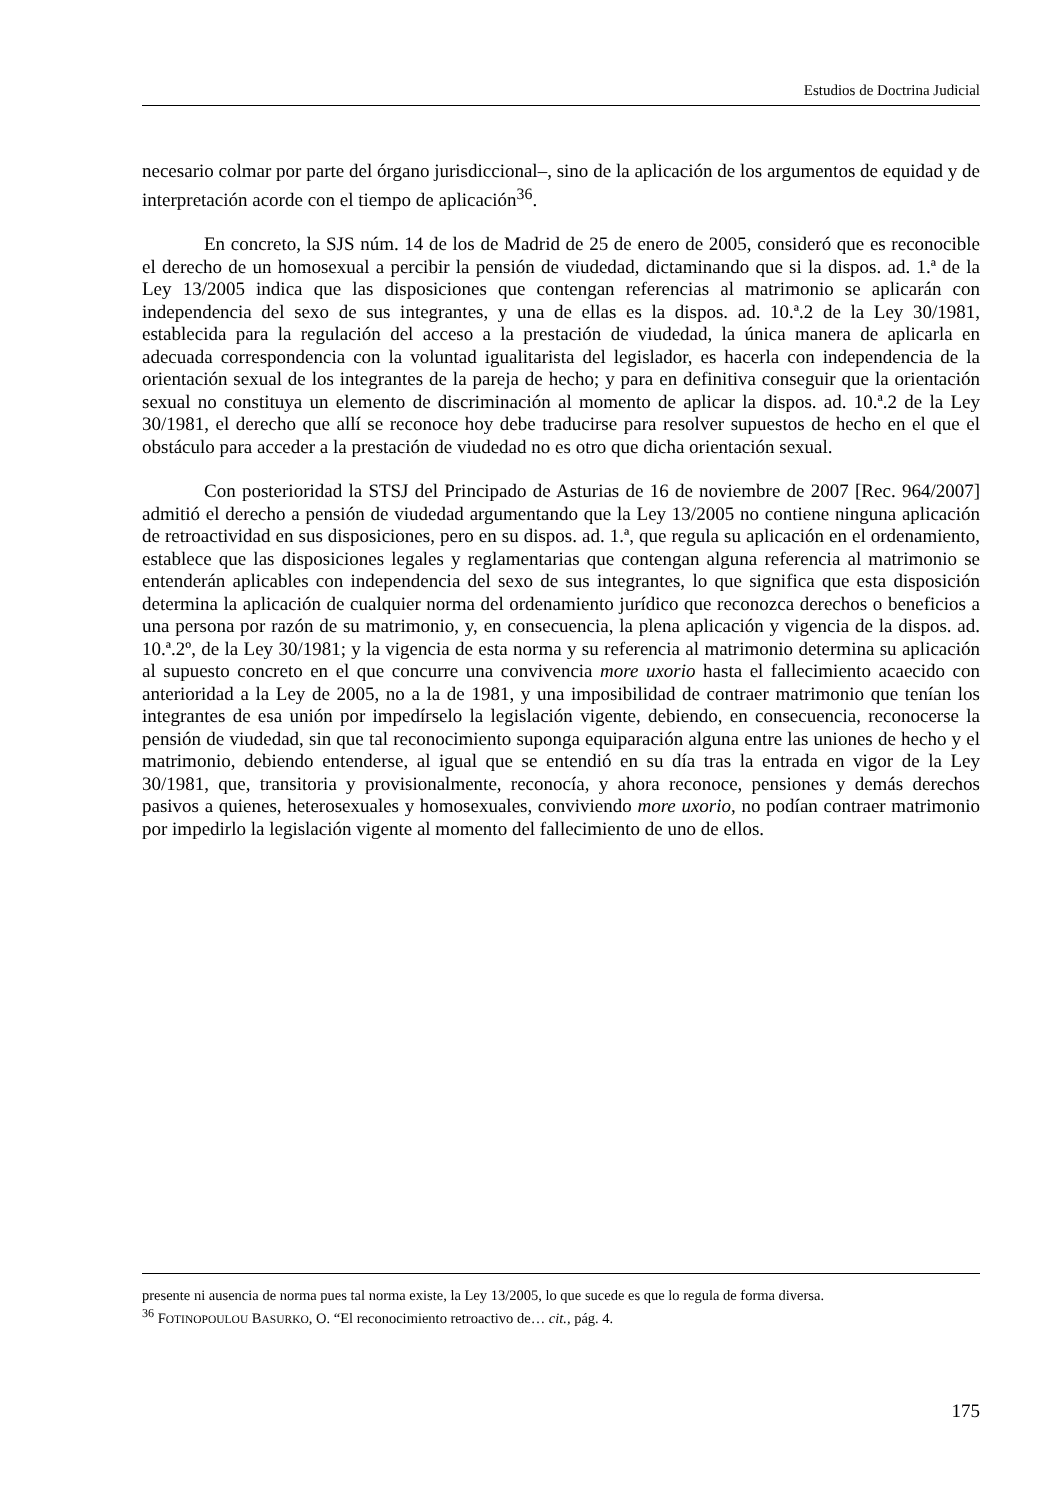Estudios de Doctrina Judicial
necesario colmar por parte del órgano jurisdiccional–, sino de la aplicación de los argumentos de equidad y de interpretación acorde con el tiempo de aplicación<sup>36</sup>.
En concreto, la SJS núm. 14 de los de Madrid de 25 de enero de 2005, consideró que es reconocible el derecho de un homosexual a percibir la pensión de viudedad, dictaminando que si la dispos. ad. 1.ª de la Ley 13/2005 indica que las disposiciones que contengan referencias al matrimonio se aplicarán con independencia del sexo de sus integrantes, y una de ellas es la dispos. ad. 10.ª.2 de la Ley 30/1981, establecida para la regulación del acceso a la prestación de viudedad, la única manera de aplicarla en adecuada correspondencia con la voluntad igualitarista del legislador, es hacerla con independencia de la orientación sexual de los integrantes de la pareja de hecho; y para en definitiva conseguir que la orientación sexual no constituya un elemento de discriminación al momento de aplicar la dispos. ad. 10.ª.2 de la Ley 30/1981, el derecho que allí se reconoce hoy debe traducirse para resolver supuestos de hecho en el que el obstáculo para acceder a la prestación de viudedad no es otro que dicha orientación sexual.
Con posterioridad la STSJ del Principado de Asturias de 16 de noviembre de 2007 [Rec. 964/2007] admitió el derecho a pensión de viudedad argumentando que la Ley 13/2005 no contiene ninguna aplicación de retroactividad en sus disposiciones, pero en su dispos. ad. 1.ª, que regula su aplicación en el ordenamiento, establece que las disposiciones legales y reglamentarias que contengan alguna referencia al matrimonio se entenderán aplicables con independencia del sexo de sus integrantes, lo que significa que esta disposición determina la aplicación de cualquier norma del ordenamiento jurídico que reconozca derechos o beneficios a una persona por razón de su matrimonio, y, en consecuencia, la plena aplicación y vigencia de la dispos. ad. 10.ª.2º, de la Ley 30/1981; y la vigencia de esta norma y su referencia al matrimonio determina su aplicación al supuesto concreto en el que concurre una convivencia more uxorio hasta el fallecimiento acaecido con anterioridad a la Ley de 2005, no a la de 1981, y una imposibilidad de contraer matrimonio que tenían los integrantes de esa unión por impedírselo la legislación vigente, debiendo, en consecuencia, reconocerse la pensión de viudedad, sin que tal reconocimiento suponga equiparación alguna entre las uniones de hecho y el matrimonio, debiendo entenderse, al igual que se entendió en su día tras la entrada en vigor de la Ley 30/1981, que, transitoria y provisionalmente, reconocía, y ahora reconoce, pensiones y demás derechos pasivos a quienes, heterosexuales y homosexuales, conviviendo more uxorio, no podían contraer matrimonio por impedirlo la legislación vigente al momento del fallecimiento de uno de ellos.
presente ni ausencia de norma pues tal norma existe, la Ley 13/2005, lo que sucede es que lo regula de forma diversa.
<sup>36</sup> FOTINOPOULOU BASURKO, O. “El reconocimiento retroactivo de… cit., pág. 4.
175